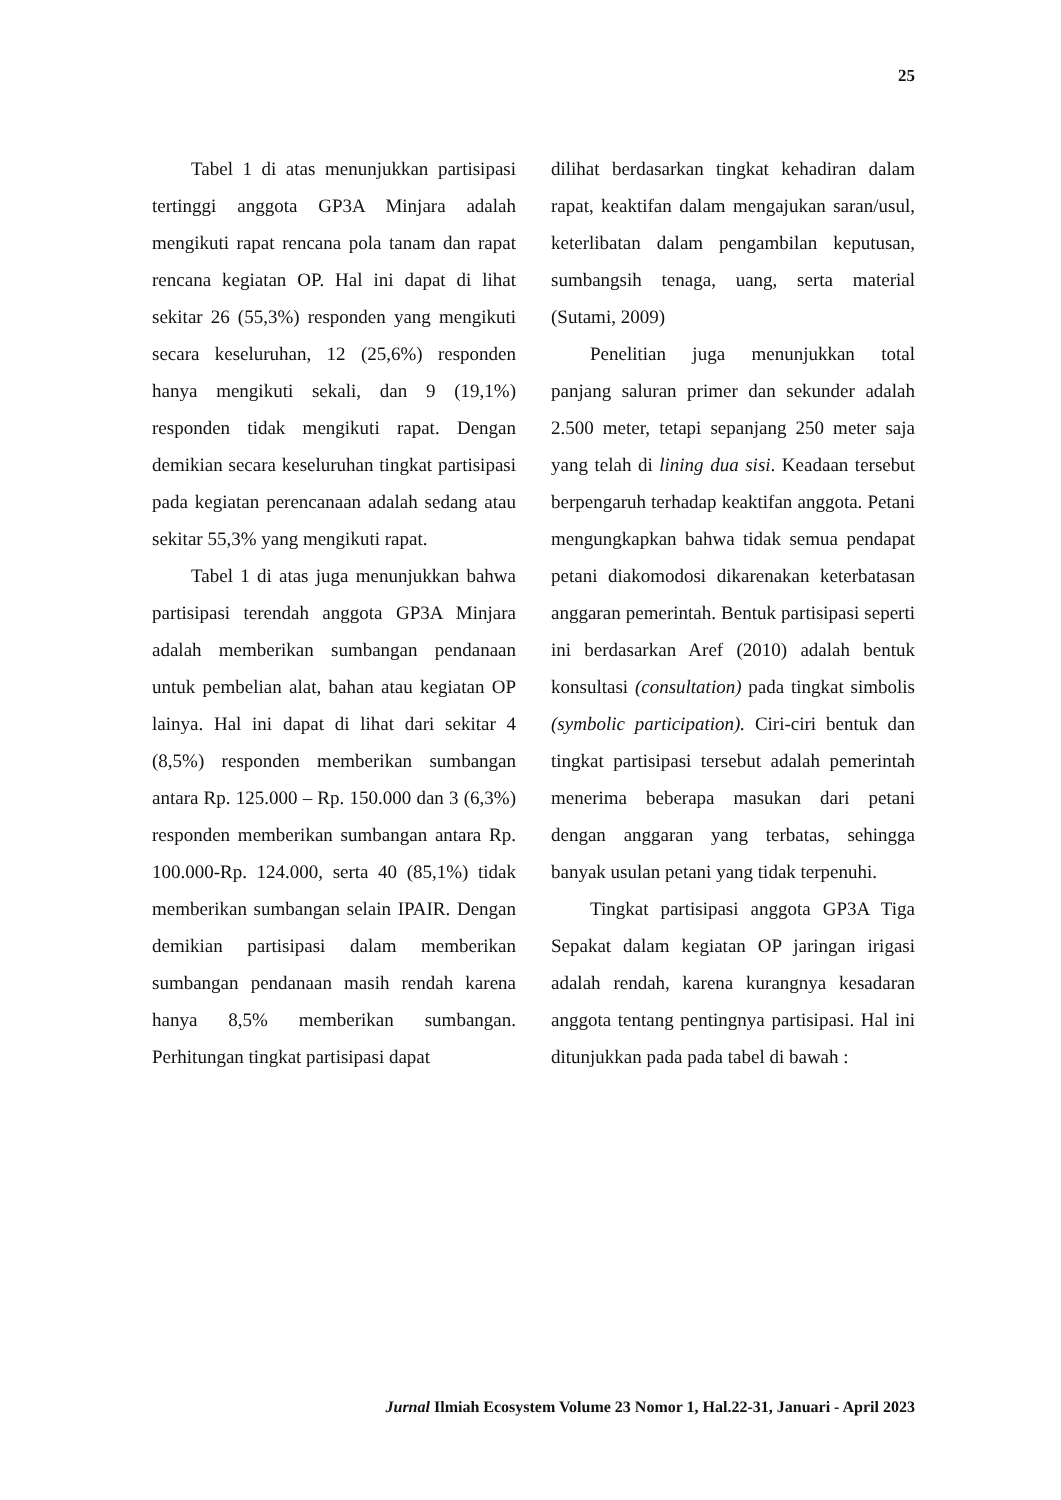25
Tabel 1 di atas menunjukkan partisipasi tertinggi anggota GP3A Minjara adalah mengikuti rapat rencana pola tanam dan rapat rencana kegiatan OP. Hal ini dapat di lihat sekitar 26 (55,3%) responden yang mengikuti secara keseluruhan, 12 (25,6%) responden hanya mengikuti sekali, dan 9 (19,1%) responden tidak mengikuti rapat. Dengan demikian secara keseluruhan tingkat partisipasi pada kegiatan perencanaan adalah sedang atau sekitar 55,3% yang mengikuti rapat.
Tabel 1 di atas juga menunjukkan bahwa partisipasi terendah anggota GP3A Minjara adalah memberikan sumbangan pendanaan untuk pembelian alat, bahan atau kegiatan OP lainya. Hal ini dapat di lihat dari sekitar 4 (8,5%) responden memberikan sumbangan antara Rp. 125.000 – Rp. 150.000 dan 3 (6,3%) responden memberikan sumbangan antara Rp. 100.000-Rp. 124.000, serta 40 (85,1%) tidak memberikan sumbangan selain IPAIR. Dengan demikian partisipasi dalam memberikan sumbangan pendanaan masih rendah karena hanya 8,5% memberikan sumbangan. Perhitungan tingkat partisipasi dapat
dilihat berdasarkan tingkat kehadiran dalam rapat, keaktifan dalam mengajukan saran/usul, keterlibatan dalam pengambilan keputusan, sumbangsih tenaga, uang, serta material (Sutami, 2009)
Penelitian juga menunjukkan total panjang saluran primer dan sekunder adalah 2.500 meter, tetapi sepanjang 250 meter saja yang telah di lining dua sisi. Keadaan tersebut berpengaruh terhadap keaktifan anggota. Petani mengungkapkan bahwa tidak semua pendapat petani diakomodosi dikarenakan keterbatasan anggaran pemerintah. Bentuk partisipasi seperti ini berdasarkan Aref (2010) adalah bentuk konsultasi (consultation) pada tingkat simbolis (symbolic participation). Ciri-ciri bentuk dan tingkat partisipasi tersebut adalah pemerintah menerima beberapa masukan dari petani dengan anggaran yang terbatas, sehingga banyak usulan petani yang tidak terpenuhi.
Tingkat partisipasi anggota GP3A Tiga Sepakat dalam kegiatan OP jaringan irigasi adalah rendah, karena kurangnya kesadaran anggota tentang pentingnya partisipasi. Hal ini ditunjukkan pada pada tabel di bawah :
Jurnal Ilmiah Ecosystem Volume 23 Nomor 1, Hal.22-31, Januari - April 2023